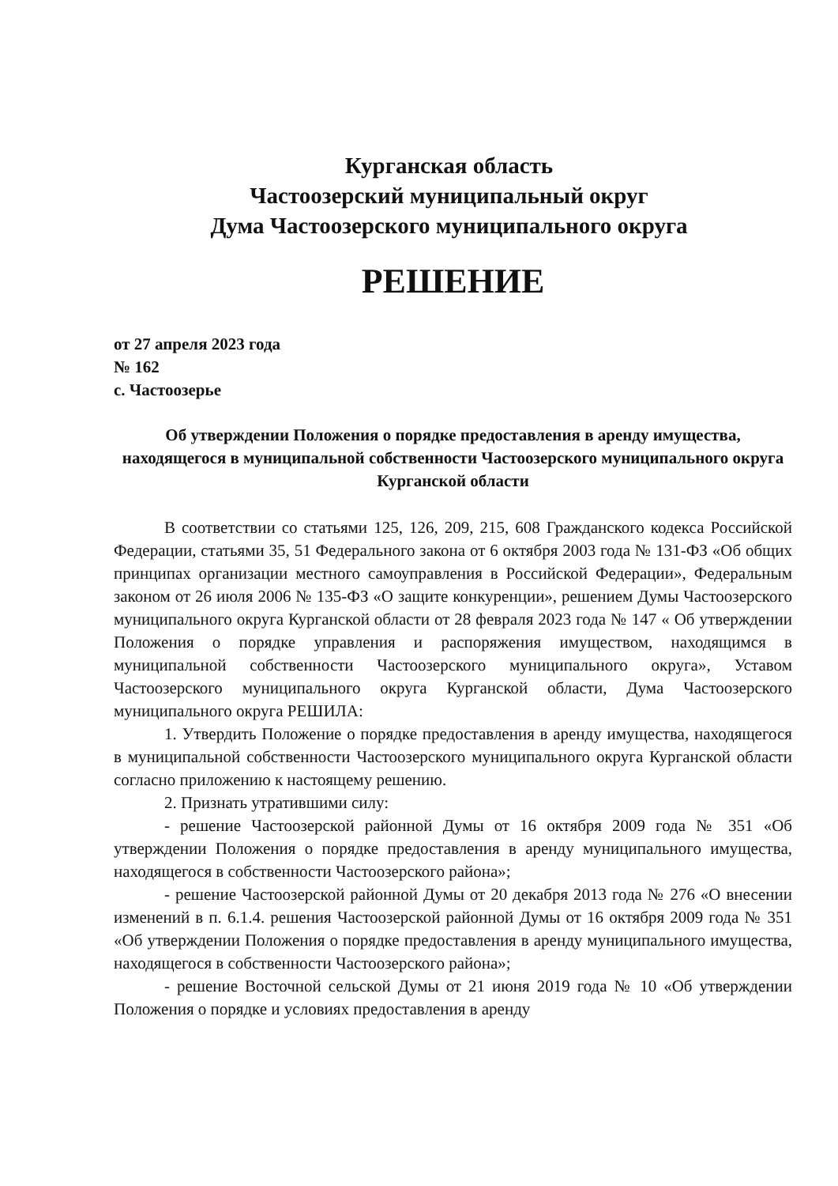Курганская область
Частоозерский муниципальный округ
Дума Частоозерского муниципального округа
РЕШЕНИЕ
от 27 апреля 2023 года
№ 162
с. Частоозерье
Об утверждении Положения о порядке предоставления в аренду имущества, находящегося в муниципальной собственности Частоозерского муниципального округа Курганской области
В соответствии со статьями 125, 126, 209, 215, 608 Гражданского кодекса Российской Федерации, статьями 35, 51 Федерального закона от 6 октября 2003 года № 131-ФЗ «Об общих принципах организации местного самоуправления в Российской Федерации», Федеральным законом от 26 июля 2006 № 135-ФЗ «О защите конкуренции», решением Думы Частоозерского муниципального округа Курганской области от 28 февраля 2023 года № 147 « Об утверждении Положения о порядке управления и распоряжения имуществом, находящимся в муниципальной собственности Частоозерского муниципального округа», Уставом Частоозерского муниципального округа Курганской области, Дума Частоозерского муниципального округа РЕШИЛА:
1. Утвердить Положение о порядке предоставления в аренду имущества, находящегося в муниципальной собственности Частоозерского муниципального округа Курганской области согласно приложению к настоящему решению.
2. Признать утратившими силу:
- решение Частоозерской районной Думы от 16 октября 2009 года № 351 «Об утверждении Положения о порядке предоставления в аренду муниципального имущества, находящегося в собственности Частоозерского района»;
- решение Частоозерской районной Думы от 20 декабря 2013 года № 276 «О внесении изменений в п. 6.1.4. решения Частоозерской районной Думы от 16 октября 2009 года № 351 «Об утверждении Положения о порядке предоставления в аренду муниципального имущества, находящегося в собственности Частоозерского района»;
- решение Восточной сельской Думы от 21 июня 2019 года № 10 «Об утверждении Положения о порядке и условиях предоставления в аренду